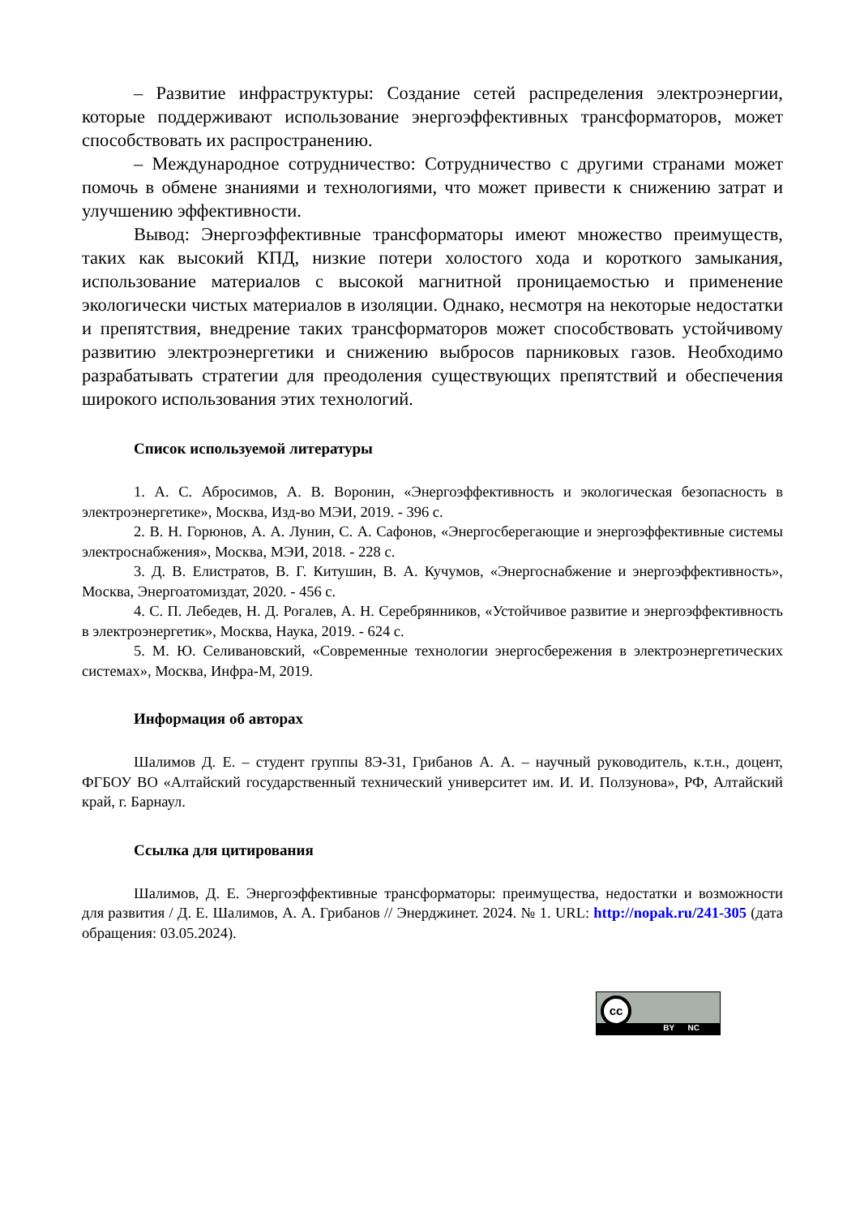– Развитие инфраструктуры: Создание сетей распределения электроэнергии, которые поддерживают использование энергоэффективных трансформаторов, может способствовать их распространению.
– Международное сотрудничество: Сотрудничество с другими странами может помочь в обмене знаниями и технологиями, что может привести к снижению затрат и улучшению эффективности.
Вывод: Энергоэффективные трансформаторы имеют множество преимуществ, таких как высокий КПД, низкие потери холостого хода и короткого замыкания, использование материалов с высокой магнитной проницаемостью и применение экологически чистых материалов в изоляции. Однако, несмотря на некоторые недостатки и препятствия, внедрение таких трансформаторов может способствовать устойчивому развитию электроэнергетики и снижению выбросов парниковых газов. Необходимо разрабатывать стратегии для преодоления существующих препятствий и обеспечения широкого использования этих технологий.
Список используемой литературы
1. А. С. Абросимов, А. В. Воронин, «Энергоэффективность и экологическая безопасность в электроэнергетике», Москва, Изд-во МЭИ, 2019. - 396 с.
2. В. Н. Горюнов, А. А. Лунин, С. А. Сафонов, «Энергосберегающие и энергоэффективные системы электроснабжения», Москва, МЭИ, 2018. - 228 с.
3. Д. В. Елистратов, В. Г. Китушин, В. А. Кучумов, «Энергоснабжение и энергоэффективность», Москва, Энергоатомиздат, 2020. - 456 с.
4. С. П. Лебедев, Н. Д. Рогалев, А. Н. Серебрянников, «Устойчивое развитие и энергоэффективность в электроэнергетик», Москва, Наука, 2019. - 624 с.
5. М. Ю. Селивановский, «Современные технологии энергосбережения в электроэнергетических системах», Москва, Инфра-М, 2019.
Информация об авторах
Шалимов Д. Е. – студент группы 8Э-31, Грибанов А. А. – научный руководитель, к.т.н., доцент, ФГБОУ ВО «Алтайский государственный технический университет им. И. И. Ползунова», РФ, Алтайский край, г. Барнаул.
Ссылка для цитирования
Шалимов, Д. Е. Энергоэффективные трансформаторы: преимущества, недостатки и возможности для развития / Д. Е. Шалимов, А. А. Грибанов // Энерджинет. 2024. № 1. URL: http://nopak.ru/241-305 (дата обращения: 03.05.2024).
cc
BY NC